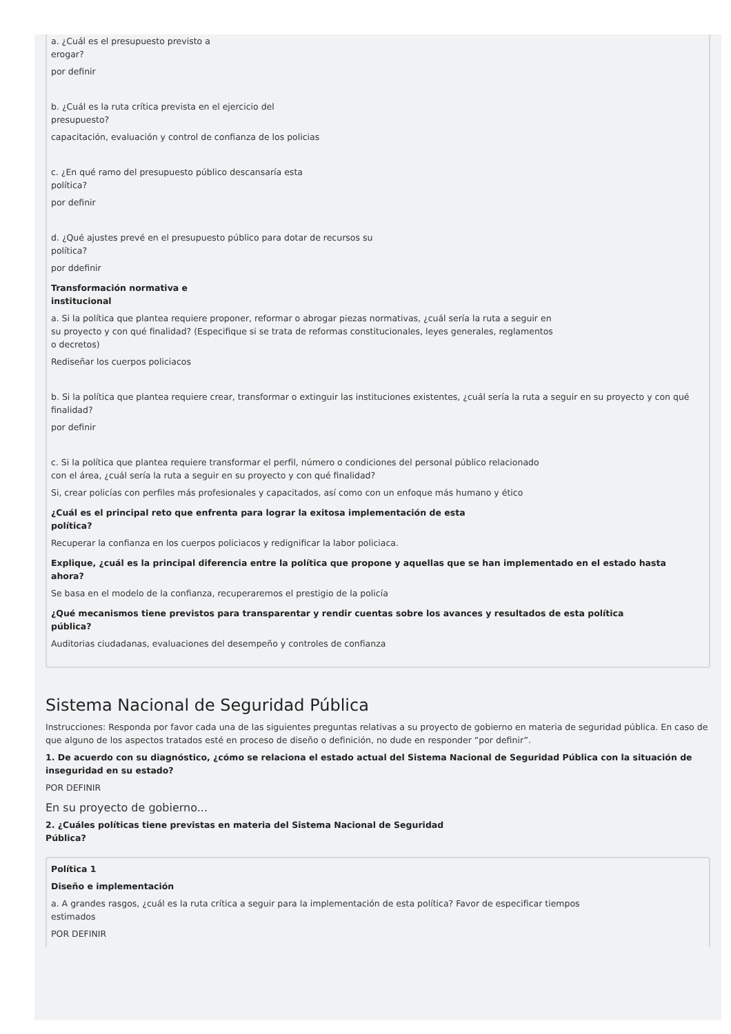a. ¿Cuál es el presupuesto previsto a
erogar?
por definir
b. ¿Cuál es la ruta crítica prevista en el ejercicio del
presupuesto?
capacitación, evaluación y control de confianza de los policias
c. ¿En qué ramo del presupuesto público descansaría esta
política?
por definir
d. ¿Qué ajustes prevé en el presupuesto público para dotar de recursos su
política?
por ddefinir
Transformación normativa e
institucional
a. Si la política que plantea requiere proponer, reformar o abrogar piezas normativas, ¿cuál sería la ruta a seguir en
su proyecto y con qué finalidad? (Especifique si se trata de reformas constitucionales, leyes generales, reglamentos
o decretos)
Rediseñar los cuerpos policiacos
b. Si la política que plantea requiere crear, transformar o extinguir las instituciones existentes, ¿cuál sería la ruta a seguir en su proyecto y con qué finalidad?
por definir
c. Si la política que plantea requiere transformar el perfil, número o condiciones del personal público relacionado
con el área, ¿cuál sería la ruta a seguir en su proyecto y con qué finalidad?
Si, crear policías con perfiles más profesionales y capacitados, así como con un enfoque más humano y ético
¿Cuál es el principal reto que enfrenta para lograr la exitosa implementación de esta
política?
Recuperar la confianza en los cuerpos policiacos y redignificar la labor policiaca.
Explique, ¿cuál es la principal diferencia entre la política que propone y aquellas que se han implementado en el estado hasta
ahora?
Se basa en el modelo de la confianza, recuperaremos el prestigio de la policía
¿Qué mecanismos tiene previstos para transparentar y rendir cuentas sobre los avances y resultados de esta política
pública?
Auditorias ciudadanas, evaluaciones del desempeño y controles de confianza
Sistema Nacional de Seguridad Pública
Instrucciones: Responda por favor cada una de las siguientes preguntas relativas a su proyecto de gobierno en materia de seguridad pública. En caso de que alguno de los aspectos tratados esté en proceso de diseño o definición, no dude en responder “por definir”.
1. De acuerdo con su diagnóstico, ¿cómo se relaciona el estado actual del Sistema Nacional de Seguridad Pública con la situación de inseguridad en su estado?
POR DEFINIR
En su proyecto de gobierno...
2. ¿Cuáles políticas tiene previstas en materia del Sistema Nacional de Seguridad
Pública?
Política 1
Diseño e implementación
a. A grandes rasgos, ¿cuál es la ruta crítica a seguir para la implementación de esta política? Favor de especificar tiempos
estimados
POR DEFINIR